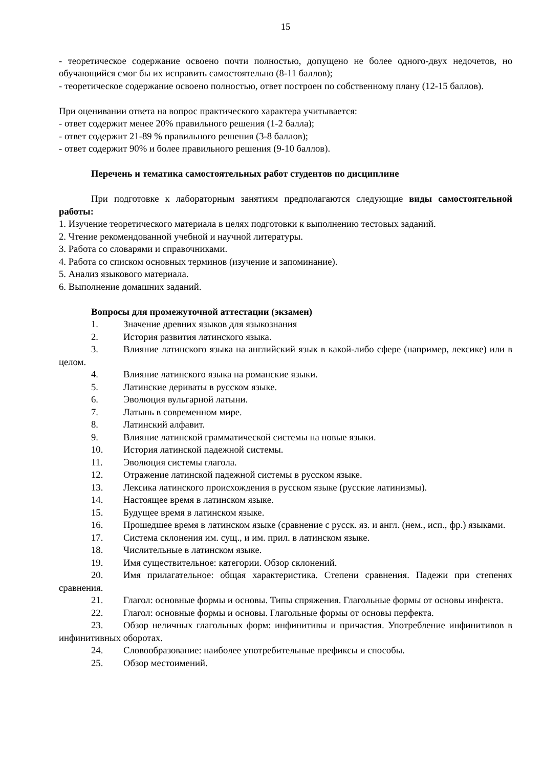15
- теоретическое содержание освоено почти полностью, допущено не более одного-двух недочетов, но обучающийся смог бы их исправить самостоятельно (8-11 баллов);
- теоретическое содержание освоено полностью, ответ построен по собственному плану (12-15 баллов).
При оценивании ответа на вопрос практического характера учитывается:
- ответ содержит менее 20% правильного решения (1-2 балла);
- ответ содержит 21-89 % правильного решения (3-8 баллов);
- ответ содержит 90% и более правильного решения (9-10 баллов).
Перечень и тематика самостоятельных работ студентов по дисциплине
При подготовке к лабораторным занятиям предполагаются следующие виды самостоятельной работы:
1. Изучение теоретического материала в целях подготовки к выполнению тестовых заданий.
2. Чтение рекомендованной учебной и научной литературы.
3. Работа со словарями и справочниками.
4. Работа со списком основных терминов (изучение и запоминание).
5. Анализ языкового материала.
6. Выполнение домашних заданий.
Вопросы для промежуточной аттестации (экзамен)
1. Значение древних языков для языкознания
2. История развития латинского языка.
3. Влияние латинского языка на английский язык в какой-либо сфере (например, лексике) или в целом.
4. Влияние латинского языка на романские языки.
5. Латинские дериваты в русском языке.
6. Эволюция вульгарной латыни.
7. Латынь в современном мире.
8. Латинский алфавит.
9. Влияние латинской грамматической системы на новые языки.
10. История латинской падежной системы.
11. Эволюция системы глагола.
12. Отражение латинской падежной системы в русском языке.
13. Лексика латинского происхождения в русском языке (русские латинизмы).
14. Настоящее время в латинском языке.
15. Будущее время в латинском языке.
16. Прошедшее время в латинском языке (сравнение с русск. яз. и англ. (нем., исп., фр.) языками.
17. Система склонения им. сущ., и им. прил. в латинском языке.
18. Числительные в латинском языке.
19. Имя существительное: категории. Обзор склонений.
20. Имя прилагательное: общая характеристика. Степени сравнения. Падежи при степенях сравнения.
21. Глагол: основные формы и основы. Типы спряжения. Глагольные формы от основы инфекта.
22. Глагол: основные формы и основы. Глагольные формы от основы перфекта.
23. Обзор неличных глагольных форм: инфинитивы и причастия. Употребление инфинитивов в инфинитивных оборотах.
24. Словообразование: наиболее употребительные префиксы и способы.
25. Обзор местоимений.